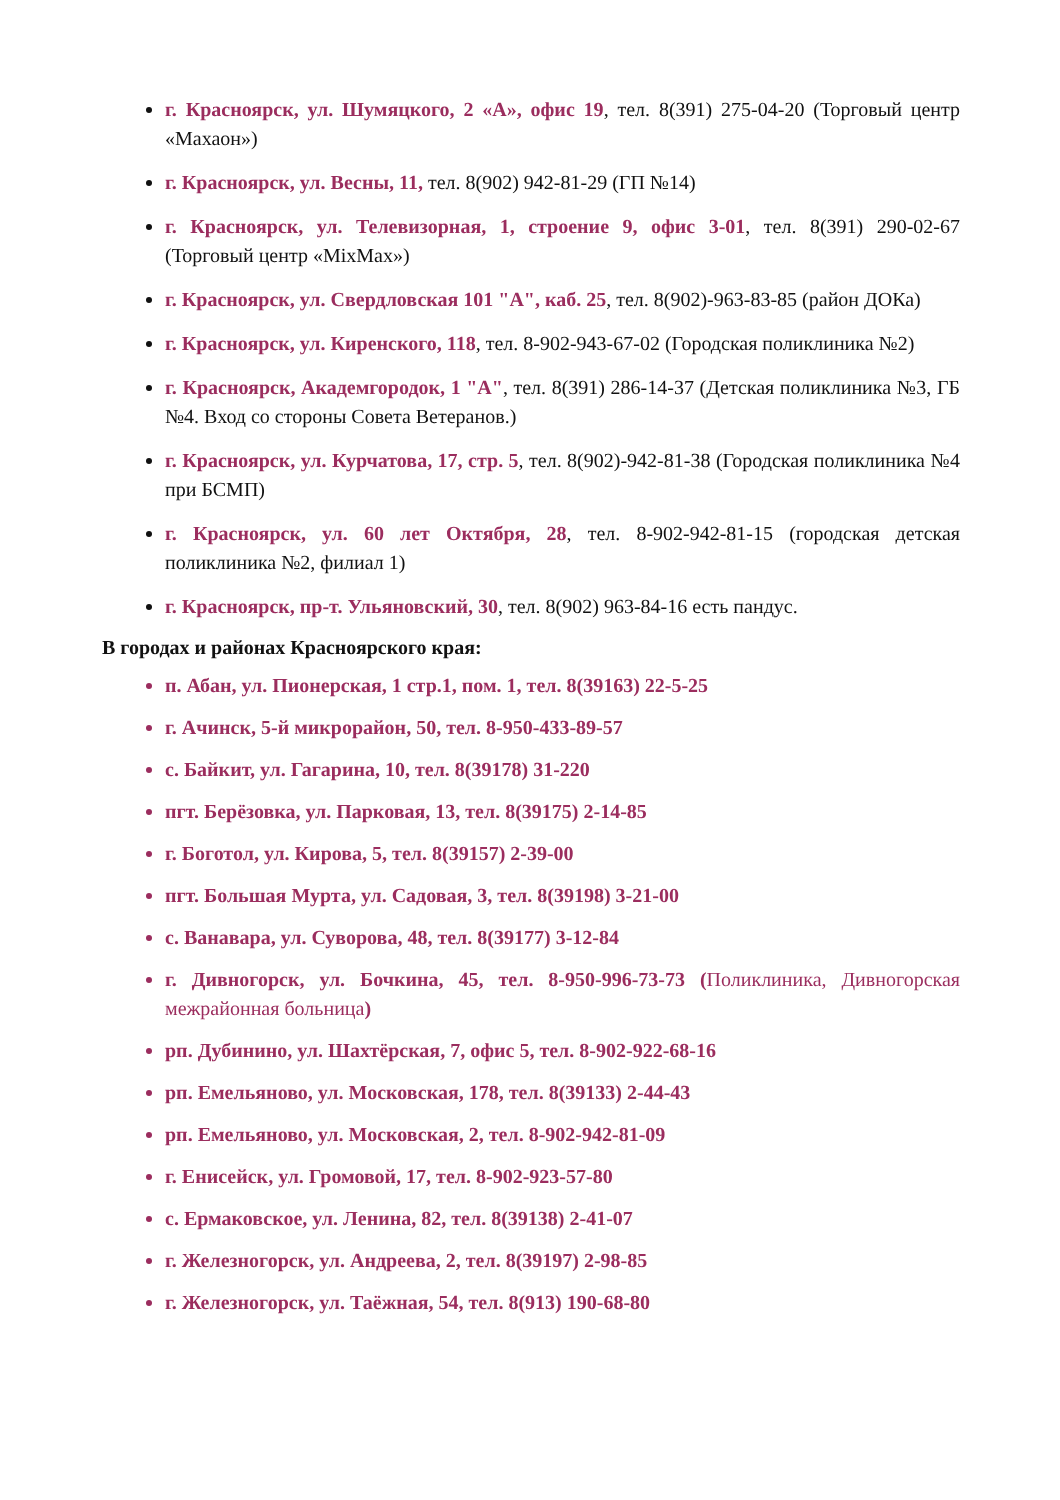г. Красноярск, ул. Шумяцкого, 2 «А», офис 19, тел. 8(391) 275-04-20 (Торговый центр «Махаон»)
г. Красноярск, ул. Весны, 11, тел. 8(902) 942-81-29 (ГП №14)
г. Красноярск, ул. Телевизорная, 1, строение 9, офис 3-01, тел. 8(391) 290-02-67 (Торговый центр «MixMax»)
г. Красноярск, ул. Свердловская 101 "А", каб. 25, тел. 8(902)-963-83-85 (район ДОКа)
г. Красноярск, ул. Киренского, 118, тел. 8-902-943-67-02 (Городская поликлиника №2)
г. Красноярск, Академгородок, 1 "А", тел. 8(391) 286-14-37 (Детская поликлиника №3, ГБ №4. Вход со стороны Совета Ветеранов.)
г. Красноярск, ул. Курчатова, 17, стр. 5, тел. 8(902)-942-81-38 (Городская поликлиника №4 при БСМП)
г. Красноярск, ул. 60 лет Октября, 28, тел. 8-902-942-81-15 (городская детская поликлиника №2, филиал 1)
г. Красноярск, пр-т. Ульяновский, 30, тел. 8(902) 963-84-16 есть пандус.
В городах и районах Красноярского края:
п. Абан, ул. Пионерская, 1 стр.1, пом. 1, тел. 8(39163) 22-5-25
г. Ачинск, 5-й микрорайон, 50, тел. 8-950-433-89-57
с. Байкит, ул. Гагарина, 10, тел. 8(39178) 31-220
пгт. Берёзовка, ул. Парковая, 13, тел. 8(39175) 2-14-85
г. Боготол, ул. Кирова, 5, тел. 8(39157) 2-39-00
пгт. Большая Мурта, ул. Садовая, 3, тел. 8(39198) 3-21-00
с. Ванавара, ул. Суворова, 48, тел. 8(39177) 3-12-84
г. Дивногорск, ул. Бочкина, 45, тел. 8-950-996-73-73 (Поликлиника, Дивногорская межрайонная больница)
рп. Дубинино, ул. Шахтёрская, 7, офис 5, тел. 8-902-922-68-16
рп. Емельяново, ул. Московская, 178, тел. 8(39133) 2-44-43
рп. Емельяново, ул. Московская, 2, тел. 8-902-942-81-09
г. Енисейск, ул. Громовой, 17, тел. 8-902-923-57-80
с. Ермаковское, ул. Ленина, 82, тел. 8(39138) 2-41-07
г. Железногорск, ул. Андреева, 2, тел. 8(39197) 2-98-85
г. Железногорск, ул. Таёжная, 54, тел. 8(913) 190-68-80